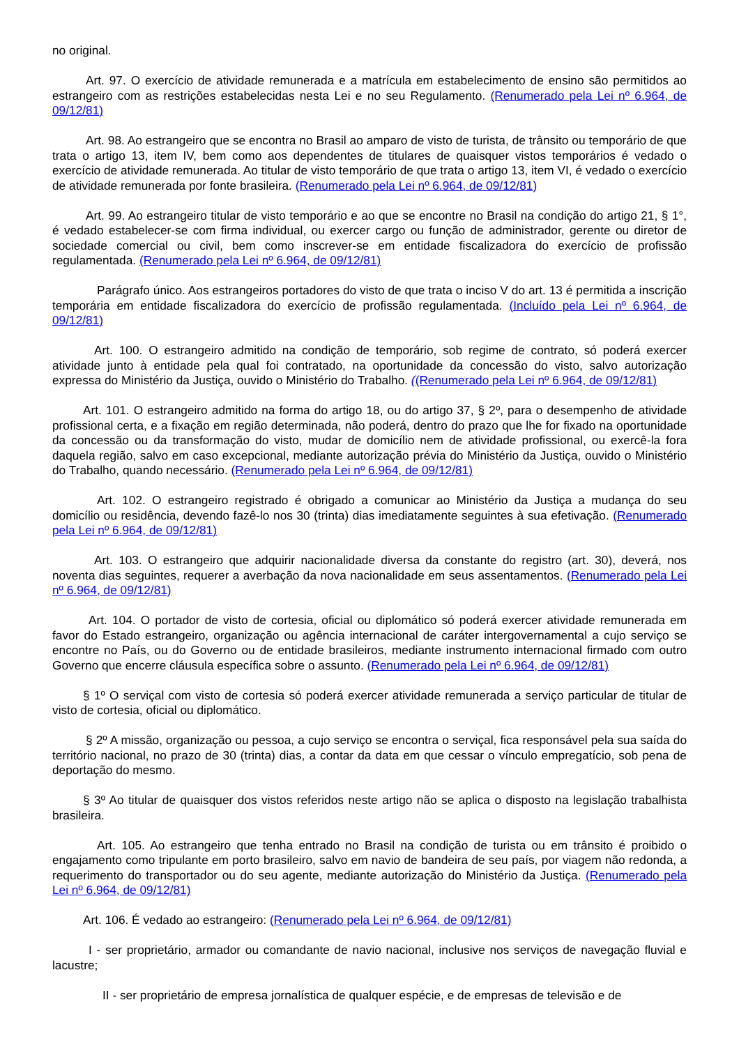no original.
Art. 97. O exercício de atividade remunerada e a matrícula em estabelecimento de ensino são permitidos ao estrangeiro com as restrições estabelecidas nesta Lei e no seu Regulamento. (Renumerado pela Lei nº 6.964, de 09/12/81)
Art. 98. Ao estrangeiro que se encontra no Brasil ao amparo de visto de turista, de trânsito ou temporário de que trata o artigo 13, item IV, bem como aos dependentes de titulares de quaisquer vistos temporários é vedado o exercício de atividade remunerada. Ao titular de visto temporário de que trata o artigo 13, item VI, é vedado o exercício de atividade remunerada por fonte brasileira. (Renumerado pela Lei nº 6.964, de 09/12/81)
Art. 99. Ao estrangeiro titular de visto temporário e ao que se encontre no Brasil na condição do artigo 21, § 1°, é vedado estabelecer-se com firma individual, ou exercer cargo ou função de administrador, gerente ou diretor de sociedade comercial ou civil, bem como inscrever-se em entidade fiscalizadora do exercício de profissão regulamentada. (Renumerado pela Lei nº 6.964, de 09/12/81)
Parágrafo único. Aos estrangeiros portadores do visto de que trata o inciso V do art. 13 é permitida a inscrição temporária em entidade fiscalizadora do exercício de profissão regulamentada. (Incluído pela Lei nº 6.964, de 09/12/81)
Art. 100. O estrangeiro admitido na condição de temporário, sob regime de contrato, só poderá exercer atividade junto à entidade pela qual foi contratado, na oportunidade da concessão do visto, salvo autorização expressa do Ministério da Justiça, ouvido o Ministério do Trabalho. ((Renumerado pela Lei nº 6.964, de 09/12/81)
Art. 101. O estrangeiro admitido na forma do artigo 18, ou do artigo 37, § 2º, para o desempenho de atividade profissional certa, e a fixação em região determinada, não poderá, dentro do prazo que lhe for fixado na oportunidade da concessão ou da transformação do visto, mudar de domicílio nem de atividade profissional, ou exercê-la fora daquela região, salvo em caso excepcional, mediante autorização prévia do Ministério da Justiça, ouvido o Ministério do Trabalho, quando necessário. (Renumerado pela Lei nº 6.964, de 09/12/81)
Art. 102. O estrangeiro registrado é obrigado a comunicar ao Ministério da Justiça a mudança do seu domicílio ou residência, devendo fazê-lo nos 30 (trinta) dias imediatamente seguintes à sua efetivação. (Renumerado pela Lei nº 6.964, de 09/12/81)
Art. 103. O estrangeiro que adquirir nacionalidade diversa da constante do registro (art. 30), deverá, nos noventa dias seguintes, requerer a averbação da nova nacionalidade em seus assentamentos. (Renumerado pela Lei nº 6.964, de 09/12/81)
Art. 104. O portador de visto de cortesia, oficial ou diplomático só poderá exercer atividade remunerada em favor do Estado estrangeiro, organização ou agência internacional de caráter intergovernamental a cujo serviço se encontre no País, ou do Governo ou de entidade brasileiros, mediante instrumento internacional firmado com outro Governo que encerre cláusula específica sobre o assunto. (Renumerado pela Lei nº 6.964, de 09/12/81)
§ 1º O serviçal com visto de cortesia só poderá exercer atividade remunerada a serviço particular de titular de visto de cortesia, oficial ou diplomático.
§ 2º A missão, organização ou pessoa, a cujo serviço se encontra o serviçal, fica responsável pela sua saída do território nacional, no prazo de 30 (trinta) dias, a contar da data em que cessar o vínculo empregatício, sob pena de deportação do mesmo.
§ 3º Ao titular de quaisquer dos vistos referidos neste artigo não se aplica o disposto na legislação trabalhista brasileira.
Art. 105. Ao estrangeiro que tenha entrado no Brasil na condição de turista ou em trânsito é proibido o engajamento como tripulante em porto brasileiro, salvo em navio de bandeira de seu país, por viagem não redonda, a requerimento do transportador ou do seu agente, mediante autorização do Ministério da Justiça. (Renumerado pela Lei nº 6.964, de 09/12/81)
Art. 106. É vedado ao estrangeiro: (Renumerado pela Lei nº 6.964, de 09/12/81)
I - ser proprietário, armador ou comandante de navio nacional, inclusive nos serviços de navegação fluvial e lacustre;
II - ser proprietário de empresa jornalística de qualquer espécie, e de empresas de televisão e de